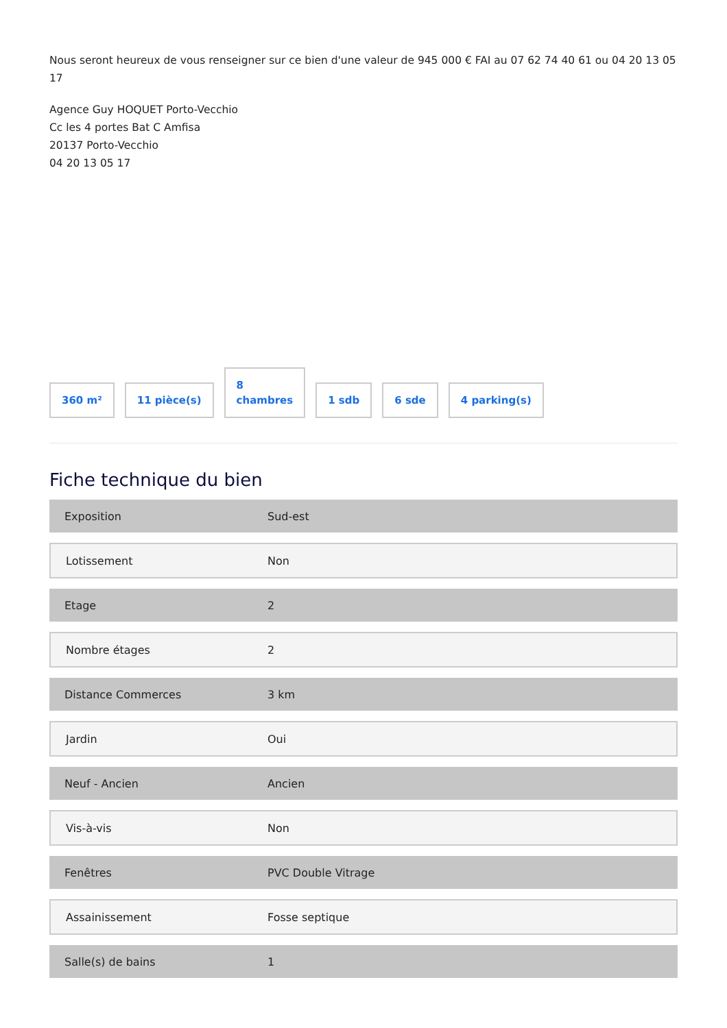Nous seront heureux de vous renseigner sur ce bien d'une valeur de 945 000 € FAI au 07 62 74 40 61 ou 04 20 13 05 17
Agence Guy HOQUET Porto-Vecchio
Cc les 4 portes Bat C Amfisa
20137 Porto-Vecchio
04 20 13 05 17
360 m²
11 pièce(s)
8
chambres
1 sdb
6 sde
4 parking(s)
Fiche technique du bien
| Exposition | Sud-est |
| Lotissement | Non |
| Etage | 2 |
| Nombre étages | 2 |
| Distance Commerces | 3 km |
| Jardin | Oui |
| Neuf - Ancien | Ancien |
| Vis-à-vis | Non |
| Fenêtres | PVC Double Vitrage |
| Assainissement | Fosse septique |
| Salle(s) de bains | 1 |